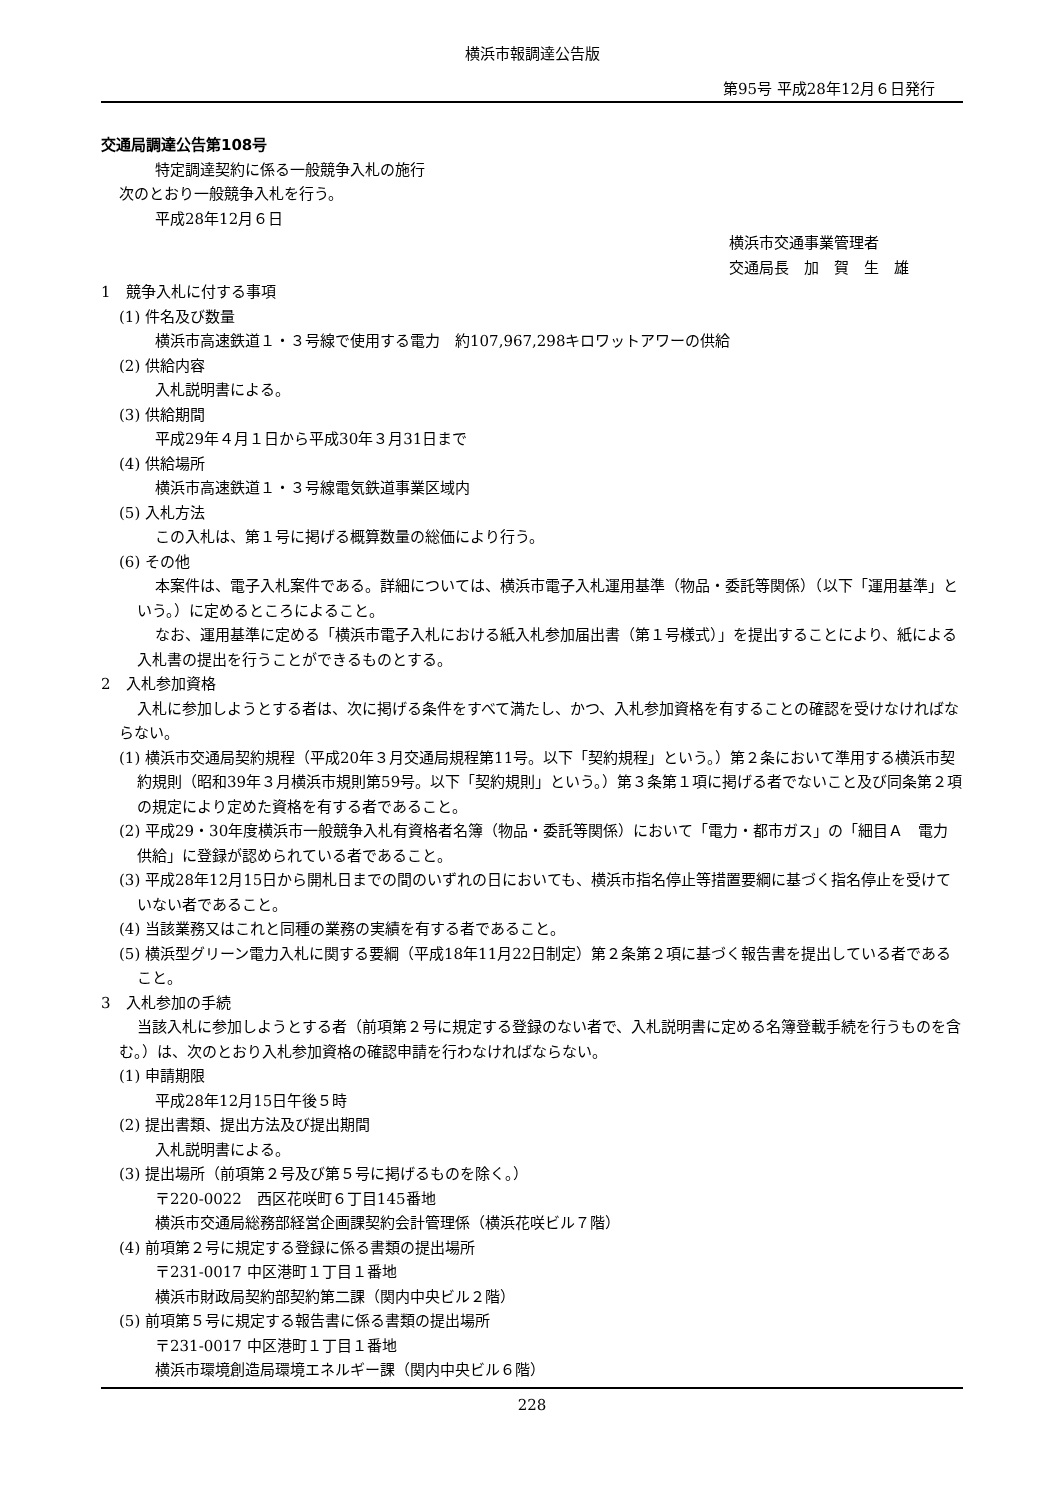横浜市報調達公告版
第95号 平成28年12月６日発行
交通局調達公告第108号
特定調達契約に係る一般競争入札の施行
次のとおり一般競争入札を行う。
平成28年12月６日
横浜市交通事業管理者
交通局長　加　賀　生　雄
1　競争入札に付する事項
(1) 件名及び数量
横浜市高速鉄道１・３号線で使用する電力　約107,967,298キロワットアワーの供給
(2) 供給内容
入札説明書による。
(3) 供給期間
平成29年４月１日から平成30年３月31日まで
(4) 供給場所
横浜市高速鉄道１・３号線電気鉄道事業区域内
(5) 入札方法
この入札は、第１号に掲げる概算数量の総価により行う。
(6) その他
本案件は、電子入札案件である。詳細については、横浜市電子入札運用基準（物品・委託等関係）（以下「運用基準」という。）に定めるところによること。
なお、運用基準に定める「横浜市電子入札における紙入札参加届出書（第１号様式）」を提出することにより、紙による入札書の提出を行うことができるものとする。
2　入札参加資格
入札に参加しようとする者は、次に掲げる条件をすべて満たし、かつ、入札参加資格を有することの確認を受けなければならない。
(1) 横浜市交通局契約規程（平成20年３月交通局規程第11号。以下「契約規程」という。）第２条において準用する横浜市契約規則（昭和39年３月横浜市規則第59号。以下「契約規則」という。）第３条第１項に掲げる者でないこと及び同条第２項の規定により定めた資格を有する者であること。
(2) 平成29・30年度横浜市一般競争入札有資格者名簿（物品・委託等関係）において「電力・都市ガス」の「細目Ａ　電力供給」に登録が認められている者であること。
(3) 平成28年12月15日から開札日までの間のいずれの日においても、横浜市指名停止等措置要綱に基づく指名停止を受けていない者であること。
(4) 当該業務又はこれと同種の業務の実績を有する者であること。
(5) 横浜型グリーン電力入札に関する要綱（平成18年11月22日制定）第２条第２項に基づく報告書を提出している者であること。
3　入札参加の手続
当該入札に参加しようとする者（前項第２号に規定する登録のない者で、入札説明書に定める名簿登載手続を行うものを含む。）は、次のとおり入札参加資格の確認申請を行わなければならない。
(1) 申請期限
平成28年12月15日午後５時
(2) 提出書類、提出方法及び提出期間
入札説明書による。
(3) 提出場所（前項第２号及び第５号に掲げるものを除く。）
〒220-0022　西区花咲町６丁目145番地
横浜市交通局総務部経営企画課契約会計管理係（横浜花咲ビル７階）
(4) 前項第２号に規定する登録に係る書類の提出場所
〒231-0017 中区港町１丁目１番地
横浜市財政局契約部契約第二課（関内中央ビル２階）
(5) 前項第５号に規定する報告書に係る書類の提出場所
〒231-0017 中区港町１丁目１番地
横浜市環境創造局環境エネルギー課（関内中央ビル６階）
228